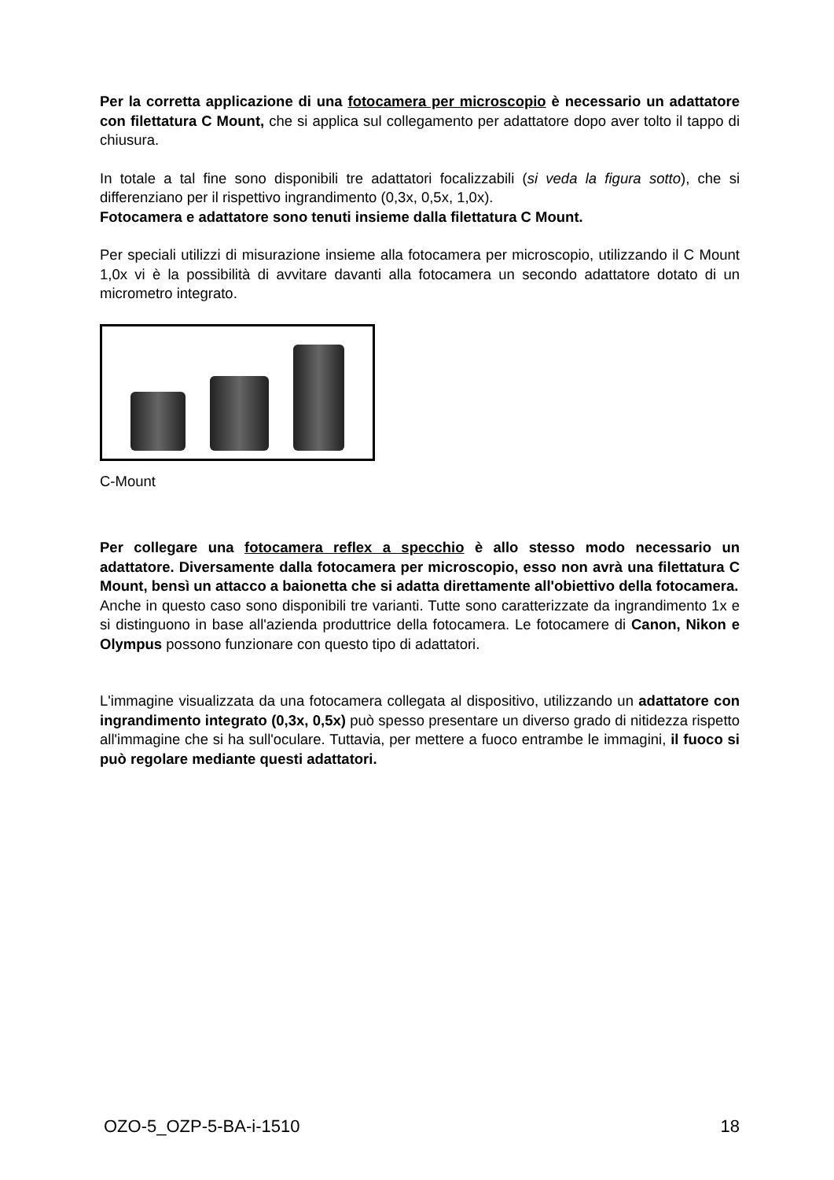Per la corretta applicazione di una fotocamera per microscopio è necessario un adattatore con filettatura C Mount, che si applica sul collegamento per adattatore dopo aver tolto il tappo di chiusura.
In totale a tal fine sono disponibili tre adattatori focalizzabili (si veda la figura sotto), che si differenziano per il rispettivo ingrandimento (0,3x, 0,5x, 1,0x).
Fotocamera e adattatore sono tenuti insieme dalla filettatura C Mount.
Per speciali utilizzi di misurazione insieme alla fotocamera per microscopio, utilizzando il C Mount 1,0x vi è la possibilità di avvitare davanti alla fotocamera un secondo adattatore dotato di un micrometro integrato.
C-Mount
Per collegare una fotocamera reflex a specchio è allo stesso modo necessario un adattatore. Diversamente dalla fotocamera per microscopio, esso non avrà una filettatura C Mount, bensì un attacco a baionetta che si adatta direttamente all'obiettivo della fotocamera.
Anche in questo caso sono disponibili tre varianti. Tutte sono caratterizzate da ingrandimento 1x e si distinguono in base all'azienda produttrice della fotocamera. Le fotocamere di Canon, Nikon e Olympus possono funzionare con questo tipo di adattatori.
L'immagine visualizzata da una fotocamera collegata al dispositivo, utilizzando un adattatore con ingrandimento integrato (0,3x, 0,5x) può spesso presentare un diverso grado di nitidezza rispetto all'immagine che si ha sull'oculare. Tuttavia, per mettere a fuoco entrambe le immagini, il fuoco si può regolare mediante questi adattatori.
OZO-5_OZP-5-BA-i-1510 18